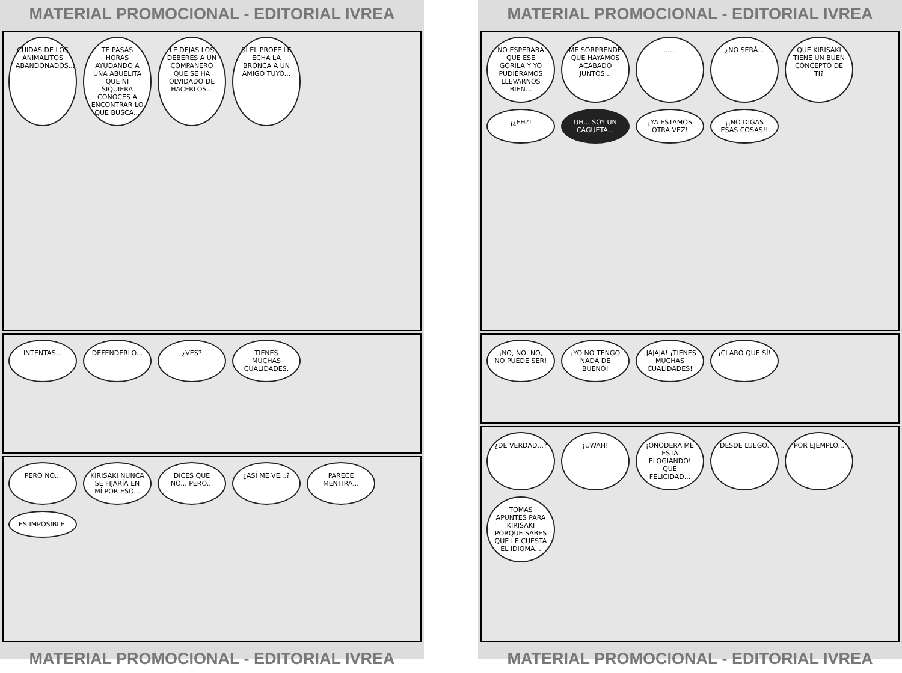MATERIAL PROMOCIONAL - EDITORIAL IVREA
CUIDAS DE LOS ANIMALITOS ABANDONADOS...
TE PASAS HORAS AYUDANDO A UNA ABUELITA QUE NI SIQUIERA CONOCES A ENCONTRAR LO QUE BUSCA...
LE DEJAS LOS DEBERES A UN COMPAÑERO QUE SE HA OLVIDADO DE HACERLOS...
SI EL PROFE LE ECHA LA BRONCA A UN AMIGO TUYO...
INTENTAS...
DEFENDERLO...
¿VES?
TIENES MUCHAS CUALIDADES.
PERO NO...
KIRISAKI NUNCA SE FIJARÍA EN MÍ POR ESO...
DICES QUE NO... PERO...
¿ASÍ ME VE...?
PARECE MENTIRA...
ES IMPOSIBLE.
MATERIAL PROMOCIONAL - EDITORIAL IVREA
MATERIAL PROMOCIONAL - EDITORIAL IVREA
NO ESPERABA QUE ESE GORILA Y YO PUDIÉRAMOS LLEVARNOS BIEN...
ME SORPRENDE QUE HAYAMOS ACABADO JUNTOS...
......
¿NO SERÁ...
QUE KIRISAKI TIENE UN BUEN CONCEPTO DE TI?
¡¿EH?!
UH... SOY UN CAGUETA...
¡YA ESTAMOS OTRA VEZ!
¡¡NO DIGAS ESAS COSAS!!
¡NO, NO, NO, NO PUEDE SER!
¡YO NO TENGO NADA DE BUENO!
¡JAJAJA! ¡TIENES MUCHAS CUALIDADES!
¡CLARO QUE SÍ!
¿DE VERDAD...?
¡UWAH!
¡ONODERA ME ESTÁ ELOGIANDO! QUÉ FELICIDAD...
DESDE LUEGO.
POR EJEMPLO...
TOMAS APUNTES PARA KIRISAKI PORQUE SABES QUE LE CUESTA EL IDIOMA...
MATERIAL PROMOCIONAL - EDITORIAL IVREA